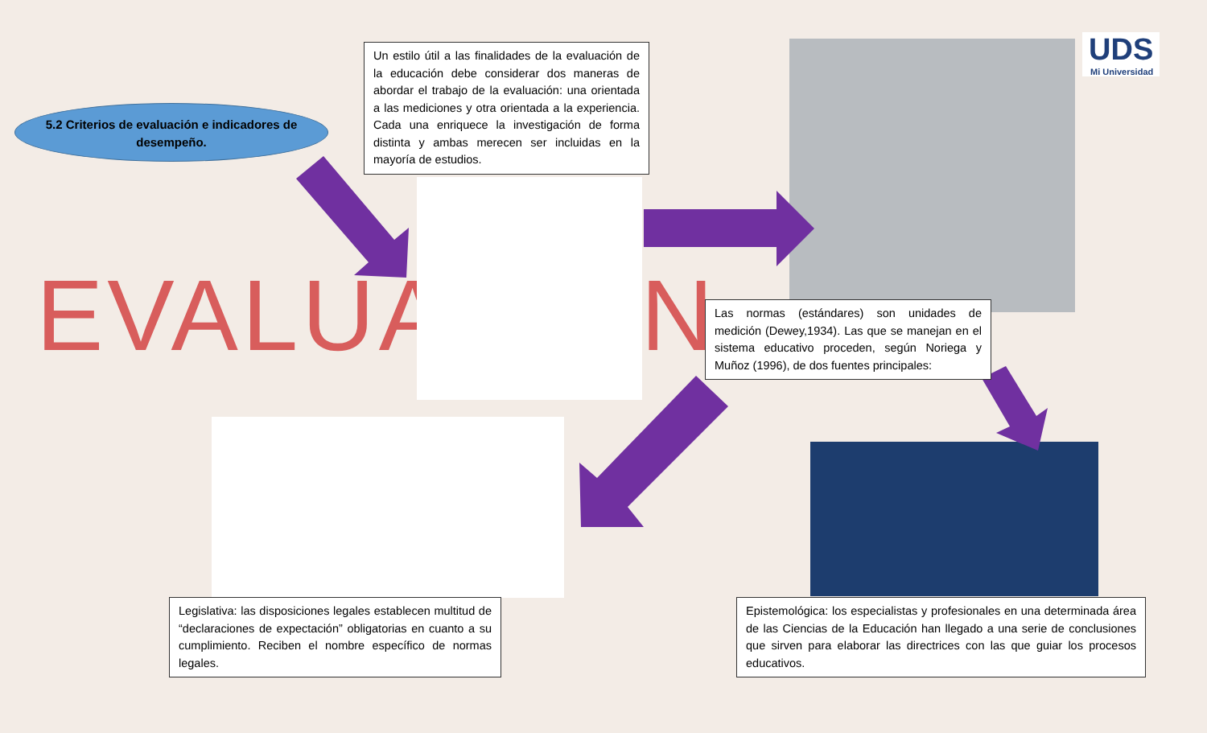EVALUACIÓN
5.2 Criterios de evaluación e indicadores de desempeño.
Un estilo útil a las finalidades de la evaluación de la educación debe considerar dos maneras de abordar el trabajo de la evaluación: una orientada a las mediciones y otra orientada a la experiencia. Cada una enriquece la investigación de forma distinta y ambas merecen ser incluidas en la mayoría de estudios.
UDS
Mi Universidad
Las normas (estándares) son unidades de medición (Dewey,1934). Las que se manejan en el sistema educativo proceden, según Noriega y Muñoz (1996), de dos fuentes principales:
Legislativa: las disposiciones legales establecen multitud de “declaraciones de expectación” obligatorias en cuanto a su cumplimiento. Reciben el nombre específico de normas legales.
Epistemológica: los especialistas y profesionales en una determinada área de las Ciencias de la Educación han llegado a una serie de conclusiones que sirven para elaborar las directrices con las que guiar los procesos educativos.